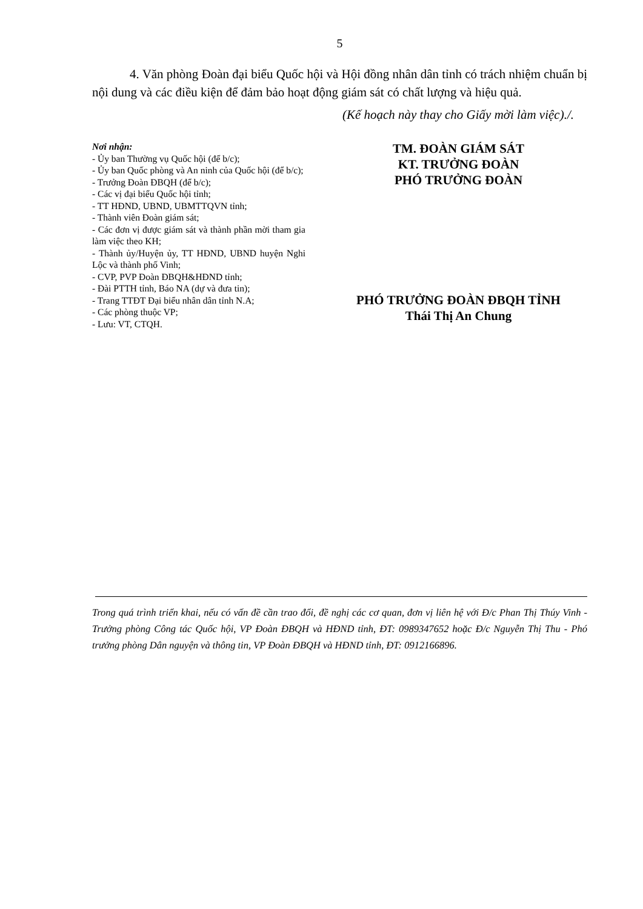5
4. Văn phòng Đoàn đại biểu Quốc hội và Hội đồng nhân dân tỉnh có trách nhiệm chuẩn bị nội dung và các điều kiện để đảm bảo hoạt động giám sát có chất lượng và hiệu quả.
(Kế hoạch này thay cho Giấy mời làm việc)./.
Nơi nhận:
- Ủy ban Thường vụ Quốc hội (để b/c);
- Ủy ban Quốc phòng và An ninh của Quốc hội (để b/c);
- Trưởng Đoàn ĐBQH (để b/c);
- Các vị đại biểu Quốc hội tỉnh;
- TT HĐND, UBND, UBMTTQVN tỉnh;
- Thành viên Đoàn giám sát;
- Các đơn vị được giám sát và thành phần mời tham gia làm việc theo KH;
- Thành ủy/Huyện ủy, TT HĐND, UBND huyện Nghi Lộc và thành phố Vinh;
- CVP, PVP Đoàn ĐBQH&HĐND tỉnh;
- Đài PTTH tỉnh, Báo NA (dự và đưa tin);
- Trang TTĐT Đại biểu nhân dân tỉnh N.A;
- Các phòng thuộc VP;
- Lưu: VT, CTQH.
TM. ĐOÀN GIÁM SÁT
KT. TRƯỞNG ĐOÀN
PHÓ TRƯỞNG ĐOÀN
PHÓ TRƯỞNG ĐOÀN ĐBQH TỈNH
Thái Thị An Chung
Trong quá trình triển khai, nếu có vấn đề cần trao đổi, đề nghị các cơ quan, đơn vị liên hệ với Đ/c Phan Thị Thúy Vinh - Trưởng phòng Công tác Quốc hội, VP Đoàn ĐBQH và HĐND tỉnh, ĐT: 0989347652 hoặc Đ/c Nguyễn Thị Thu - Phó trưởng phòng Dân nguyện và thông tin, VP Đoàn ĐBQH và HĐND tỉnh, ĐT: 0912166896.